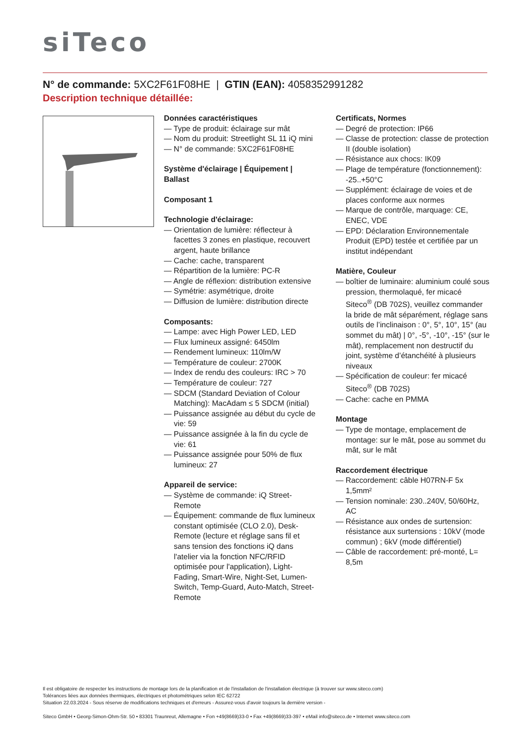siTeco
N° de commande: 5XC2F61F08HE | GTIN (EAN): 4058352991282
Description technique détaillée:
Données caractéristiques
— Type de produit: éclairage sur mât
— Nom du produit: Streetlight SL 11 iQ mini
— N° de commande: 5XC2F61F08HE
Système d'éclairage | Équipement | Ballast
Composant 1
Technologie d'éclairage:
— Orientation de lumière: réflecteur à facettes 3 zones en plastique, recouvert argent, haute brillance
— Cache: cache, transparent
— Répartition de la lumière: PC-R
— Angle de réflexion: distribution extensive
— Symétrie: asymétrique, droite
— Diffusion de lumière: distribution directe
Composants:
— Lampe: avec High Power LED, LED
— Flux lumineux assigné: 6450lm
— Rendement lumineux: 110lm/W
— Température de couleur: 2700K
— Index de rendu des couleurs: IRC > 70
— Température de couleur: 727
— SDCM (Standard Deviation of Colour Matching): MacAdam ≤ 5 SDCM (initial)
— Puissance assignée au début du cycle de vie: 59
— Puissance assignée à la fin du cycle de vie: 61
— Puissance assignée pour 50% de flux lumineux: 27
Appareil de service:
— Système de commande: iQ Street-Remote
— Équipement: commande de flux lumineux constant optimisée (CLO 2.0), Desk-Remote (lecture et réglage sans fil et sans tension des fonctions iQ dans l'atelier via la fonction NFC/RFID optimisée pour l'application), Light-Fading, Smart-Wire, Night-Set, Lumen-Switch, Temp-Guard, Auto-Match, Street-Remote
Certificats, Normes
— Degré de protection: IP66
— Classe de protection: classe de protection II (double isolation)
— Résistance aux chocs: IK09
— Plage de température (fonctionnement): -25..+50°C
— Supplément: éclairage de voies et de places conforme aux normes
— Marque de contrôle, marquage: CE, ENEC, VDE
— EPD: Déclaration Environnementale Produit (EPD) testée et certifiée par un institut indépendant
Matière, Couleur
— boîtier de luminaire: aluminium coulé sous pression, thermolaqué, fer micacé Siteco<sup>®</sup> (DB 702S), veuillez commander la bride de mât séparément, réglage sans outils de l’inclinaison : 0°, 5°, 10°, 15° (au sommet du mât) | 0°, -5°, -10°, -15° (sur le mât), remplacement non destructif du joint, système d’étanchéité à plusieurs niveaux
— Spécification de couleur: fer micacé Siteco<sup>®</sup> (DB 702S)
— Cache: cache en PMMA
Montage
— Type de montage, emplacement de montage: sur le mât, pose au sommet du mât, sur le mât
Raccordement électrique
— Raccordement: câble H07RN-F 5x 1,5mm²
— Tension nominale: 230..240V, 50/60Hz, AC
— Résistance aux ondes de surtension: résistance aux surtensions : 10kV (mode commun) ; 6kV (mode différentiel)
— Câble de raccordement: pré-monté, L= 8,5m
Il est obligatoire de respecter les instructions de montage lors de la planification et de l'installation de l'installation électrique (à trouver sur www.siteco.com)
Tolérances liées aux données thermiques, électriques et photométriques selon IEC 62722
Situation 22.03.2024 - Sous réserve de modifications techniques et d'erreurs - Assurez-vous d'avoir toujours la dernière version -
Siteco GmbH • Georg-Simon-Ohm-Str. 50 • 83301 Traunreut, Allemagne • Fon +49(8669)33-0 • Fax +49(8669)33-397 • eMail info@siteco.de • Internet www.siteco.com